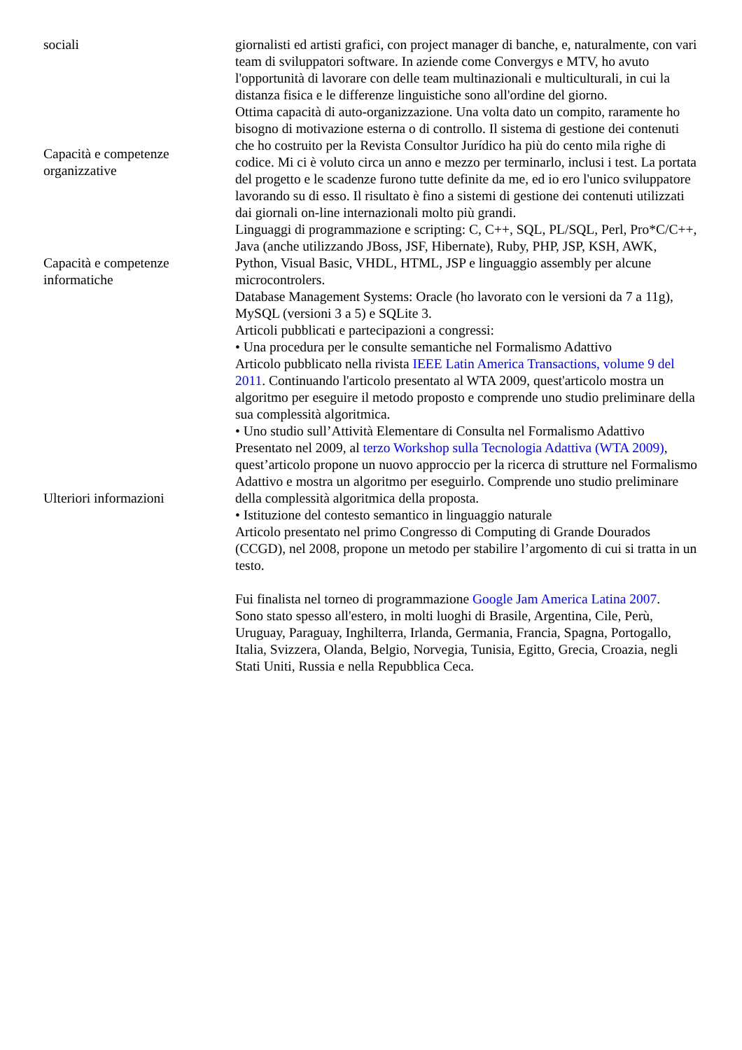| sociali | giornalisti ed artisti grafici, con project manager di banche, e, naturalmente, con vari team di sviluppatori software. In aziende come Convergys e MTV, ho avuto l'opportunità di lavorare con delle team multinazionali e multiculturali, in cui la distanza fisica e le differenze linguistiche sono all'ordine del giorno. |
| Capacità e competenze organizzative | Ottima capacità di auto-organizzazione. Una volta dato un compito, raramente ho bisogno di motivazione esterna o di controllo. Il sistema di gestione dei contenuti che ho costruito per la Revista Consultor Jurídico ha più do cento mila righe di codice. Mi ci è voluto circa un anno e mezzo per terminarlo, inclusi i test. La portata del progetto e le scadenze furono tutte definite da me, ed io ero l'unico sviluppatore lavorando su di esso. Il risultato è fino a sistemi di gestione dei contenuti utilizzati dai giornali on-line internazionali molto più grandi. |
| Capacità e competenze informatiche | Linguaggi di programmazione e scripting: C, C++, SQL, PL/SQL, Perl, Pro*C/C++, Java (anche utilizzando JBoss, JSF, Hibernate), Ruby, PHP, JSP, KSH, AWK, Python, Visual Basic, VHDL, HTML, JSP e linguaggio assembly per alcune microcontrolers. Database Management Systems: Oracle (ho lavorato con le versioni da 7 a 11g), MySQL (versioni 3 a 5) e SQLite 3. |
| Ulteriori informazioni | Articoli pubblicati e partecipazioni a congressi: • Una procedura per le consulte semantiche nel Formalismo Adattivo Articolo pubblicato nella rivista IEEE Latin America Transactions, volume 9 del 2011 . Continuando l'articolo presentato al WTA 2009, quest'articolo mostra un algoritmo per eseguire il metodo proposto e comprende uno studio preliminare della sua complessità algoritmica. • Uno studio sull’Attività Elementare di Consulta nel Formalismo Adattivo Presentato nel 2009, al terzo Workshop sulla Tecnologia Adattiva (WTA 2009) , quest’articolo propone un nuovo approccio per la ricerca di strutture nel Formalismo Adattivo e mostra un algoritmo per eseguirlo. Comprende uno studio preliminare della complessità algoritmica della proposta. • Istituzione del contesto semantico in linguaggio naturale Articolo presentato nel primo Congresso di Computing di Grande Dourados (CCGD), nel 2008, propone un metodo per stabilire l’argomento di cui si tratta in un testo. Fui finalista nel torneo di programmazione Google Jam America Latina 2007 . Sono stato spesso all'estero, in molti luoghi di Brasile, Argentina, Cile, Perù, Uruguay, Paraguay, Inghilterra, Irlanda, Germania, Francia, Spagna, Portogallo, Italia, Svizzera, Olanda, Belgio, Norvegia, Tunisia, Egitto, Grecia, Croazia, negli Stati Uniti, Russia e nella Repubblica Ceca. |